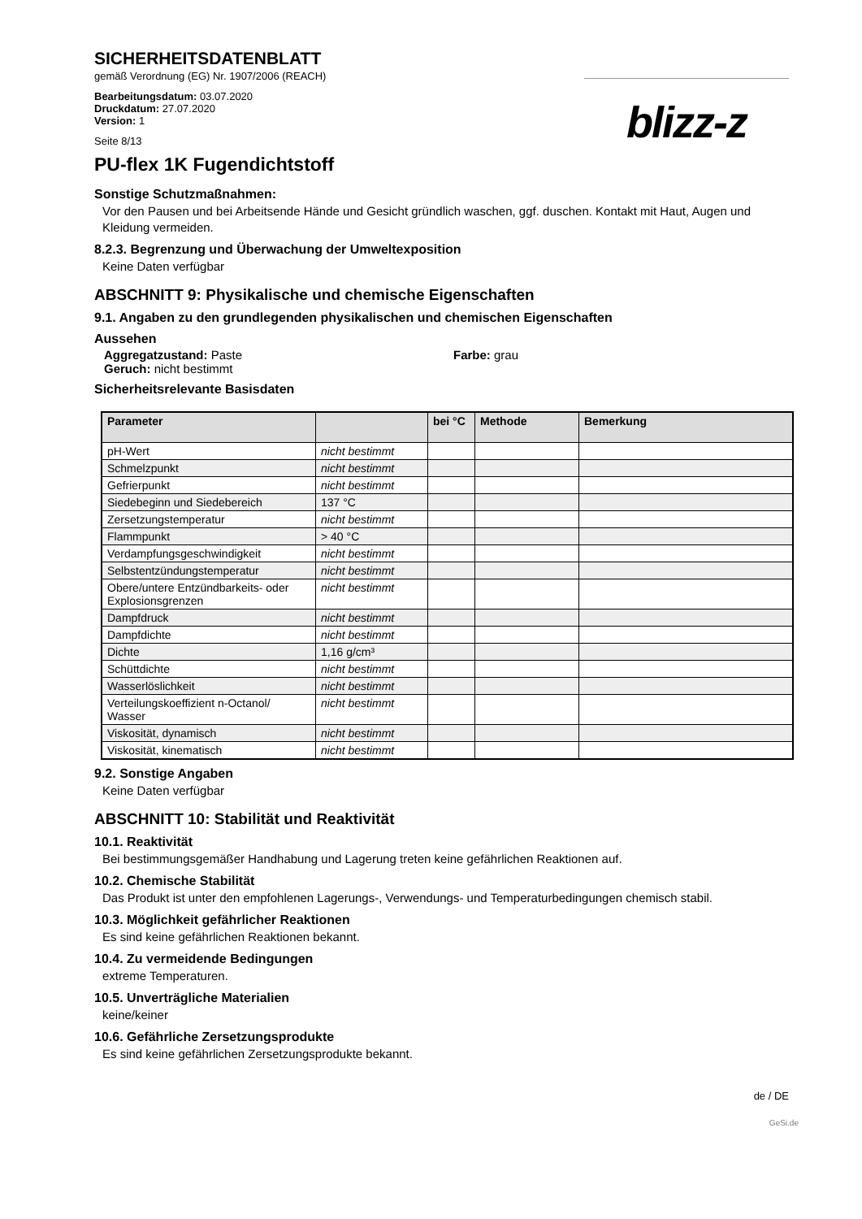SICHERHEITSDATENBLATT
gemäß Verordnung (EG) Nr. 1907/2006 (REACH)
Bearbeitungsdatum: 03.07.2020
Druckdatum: 27.07.2020
Version: 1
Seite 8/13
blizz-z
PU-flex 1K Fugendichtstoff
Sonstige Schutzmaßnahmen:
Vor den Pausen und bei Arbeitsende Hände und Gesicht gründlich waschen, ggf. duschen. Kontakt mit Haut, Augen und Kleidung vermeiden.
8.2.3. Begrenzung und Überwachung der Umweltexposition
Keine Daten verfügbar
ABSCHNITT 9: Physikalische und chemische Eigenschaften
9.1. Angaben zu den grundlegenden physikalischen und chemischen Eigenschaften
Aussehen
Aggregatzustand: Paste Farbe: grau
Geruch: nicht bestimmt
Sicherheitsrelevante Basisdaten
| Parameter | | bei °C | Methode | Bemerkung |
| --- | --- | --- | --- | --- |
| pH-Wert | nicht bestimmt | | | |
| Schmelzpunkt | nicht bestimmt | | | |
| Gefrierpunkt | nicht bestimmt | | | |
| Siedebeginn und Siedebereich | 137 °C | | | |
| Zersetzungstemperatur | nicht bestimmt | | | |
| Flammpunkt | > 40 °C | | | |
| Verdampfungsgeschwindigkeit | nicht bestimmt | | | |
| Selbstentzündungstemperatur | nicht bestimmt | | | |
| Obere/untere Entzündbarkeits- oder Explosionsgrenzen | nicht bestimmt | | | |
| Dampfdruck | nicht bestimmt | | | |
| Dampfdichte | nicht bestimmt | | | |
| Dichte | 1,16 g/cm³ | | | |
| Schüttdichte | nicht bestimmt | | | |
| Wasserlöslichkeit | nicht bestimmt | | | |
| Verteilungskoeffizient n-Octanol/ Wasser | nicht bestimmt | | | |
| Viskosität, dynamisch | nicht bestimmt | | | |
| Viskosität, kinematisch | nicht bestimmt | | | |
9.2. Sonstige Angaben
Keine Daten verfügbar
ABSCHNITT 10: Stabilität und Reaktivität
10.1. Reaktivität
Bei bestimmungsgemäßer Handhabung und Lagerung treten keine gefährlichen Reaktionen auf.
10.2. Chemische Stabilität
Das Produkt ist unter den empfohlenen Lagerungs-, Verwendungs- und Temperaturbedingungen chemisch stabil.
10.3. Möglichkeit gefährlicher Reaktionen
Es sind keine gefährlichen Reaktionen bekannt.
10.4. Zu vermeidende Bedingungen
extreme Temperaturen.
10.5. Unverträgliche Materialien
keine/keiner
10.6. Gefährliche Zersetzungsprodukte
Es sind keine gefährlichen Zersetzungsprodukte bekannt.
de / DE
GeSi.de